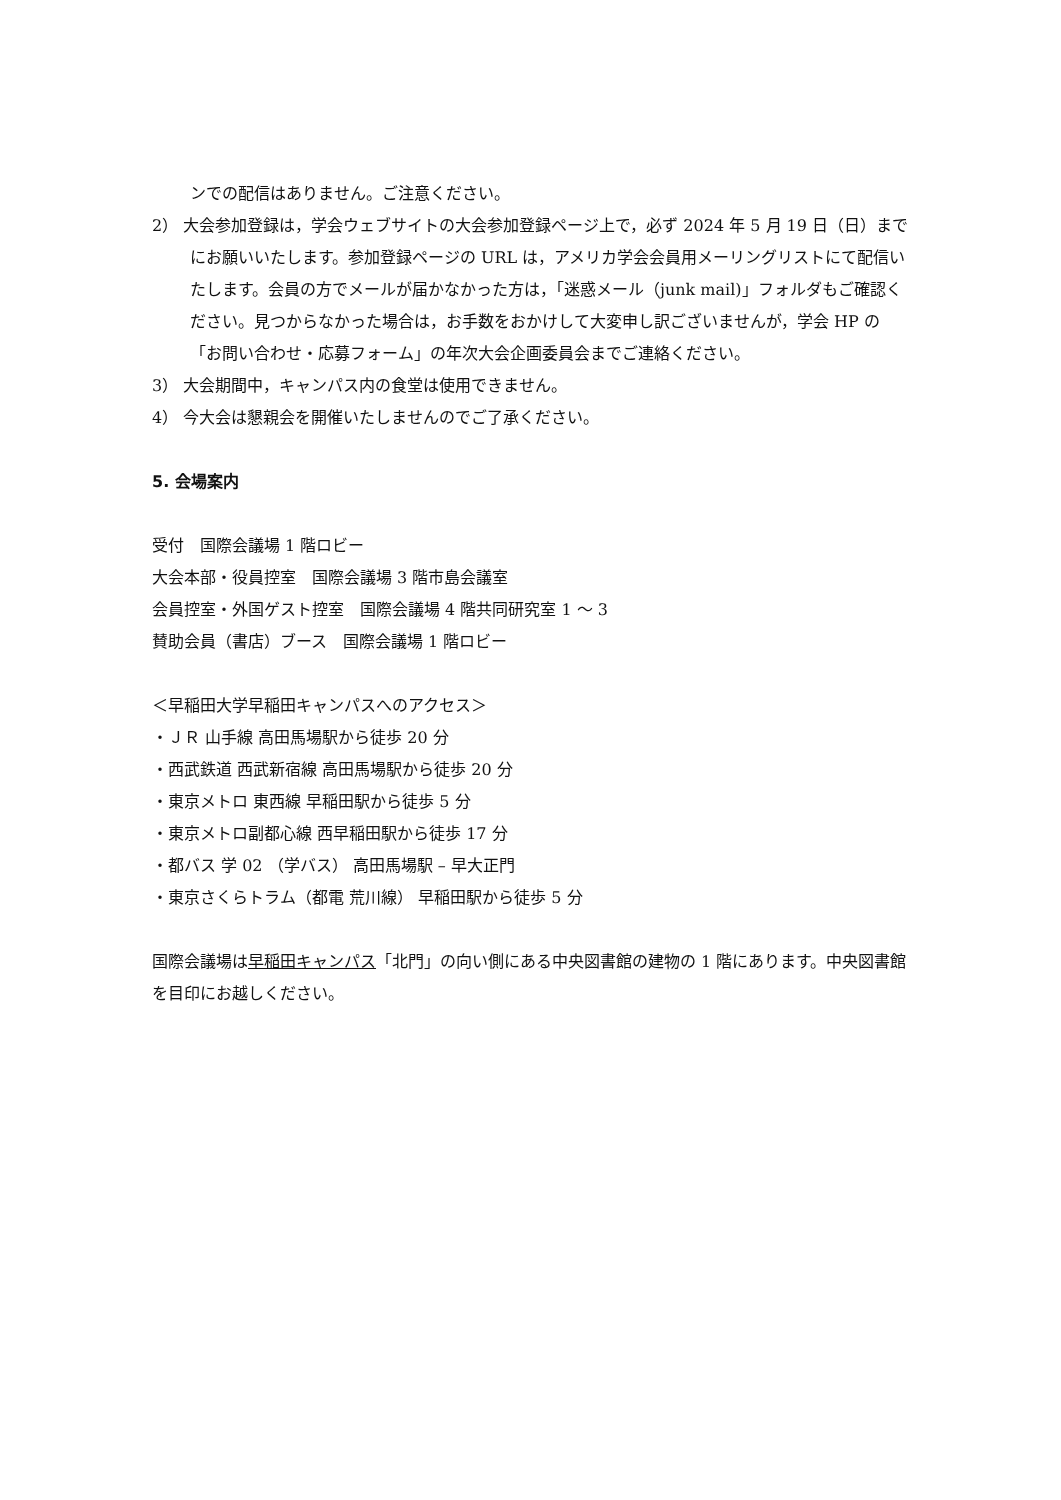ンでの配信はありません。ご注意ください。
2） 大会参加登録は，学会ウェブサイトの大会参加登録ページ上で，必ず 2024 年 5 月 19 日（日）までにお願いいたします。参加登録ページの URL は，アメリカ学会会員用メーリングリストにて配信いたします。会員の方でメールが届かなかった方は，「迷惑メール（junk mail)」フォルダもご確認ください。見つからなかった場合は，お手数をおかけして大変申し訳ございませんが，学会 HP の「お問い合わせ・応募フォーム」の年次大会企画委員会までご連絡ください。
3） 大会期間中，キャンパス内の食堂は使用できません。
4） 今大会は懇親会を開催いたしませんのでご了承ください。
5. 会場案内
受付　国際会議場 1 階ロビー
大会本部・役員控室　国際会議場 3 階市島会議室
会員控室・外国ゲスト控室　国際会議場 4 階共同研究室 1 ～ 3
賛助会員（書店）ブース　国際会議場 1 階ロビー
＜早稲田大学早稲田キャンパスへのアクセス＞
・ＪＲ 山手線 高田馬場駅から徒歩 20 分
・西武鉄道 西武新宿線 高田馬場駅から徒歩 20 分
・東京メトロ 東西線 早稲田駅から徒歩 5 分
・東京メトロ副都心線 西早稲田駅から徒歩 17 分
・都バス 学 02 （学バス） 高田馬場駅 – 早大正門
・東京さくらトラム（都電 荒川線） 早稲田駅から徒歩 5 分
国際会議場は早稲田キャンパス「北門」の向い側にある中央図書館の建物の 1 階にあります。中央図書館を目印にお越しください。